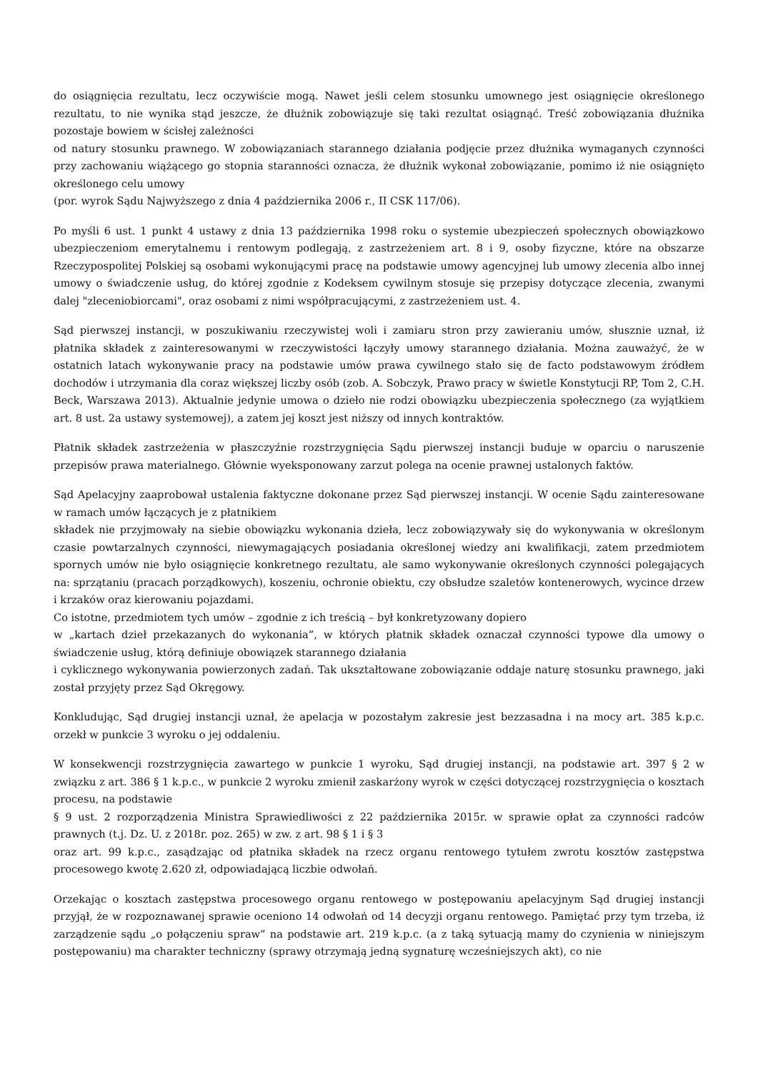do osiągnięcia rezultatu, lecz oczywiście mogą. Nawet jeśli celem stosunku umownego jest osiągnięcie określonego rezultatu, to nie wynika stąd jeszcze, że dłużnik zobowiązuje się taki rezultat osiągnąć. Treść zobowiązania dłużnika pozostaje bowiem w ścisłej zależności
od natury stosunku prawnego. W zobowiązaniach starannego działania podjęcie przez dłużnika wymaganych czynności przy zachowaniu wiążącego go stopnia staranności oznacza, że dłużnik wykonał zobowiązanie, pomimo iż nie osiągnięto określonego celu umowy
(por. wyrok Sądu Najwyższego z dnia 4 października 2006 r., II CSK 117/06).
Po myśli 6 ust. 1 punkt 4 ustawy z dnia 13 października 1998 roku o systemie ubezpieczeń społecznych obowiązkowo ubezpieczeniom emerytalnemu i rentowym podlegają, z zastrzeżeniem art. 8 i 9, osoby fizyczne, które na obszarze Rzeczypospolitej Polskiej są osobami wykonującymi pracę na podstawie umowy agencyjnej lub umowy zlecenia albo innej umowy o świadczenie usług, do której zgodnie z Kodeksem cywilnym stosuje się przepisy dotyczące zlecenia, zwanymi dalej "zleceniobiorcami", oraz osobami z nimi współpracującymi, z zastrzeżeniem ust. 4.
Sąd pierwszej instancji, w poszukiwaniu rzeczywistej woli i zamiaru stron przy zawieraniu umów, słusznie uznał, iż płatnika składek z zainteresowanymi w rzeczywistości łączyły umowy starannego działania. Można zauważyć, że w ostatnich latach wykonywanie pracy na podstawie umów prawa cywilnego stało się de facto podstawowym źródłem dochodów i utrzymania dla coraz większej liczby osób (zob. A. Sobczyk, Prawo pracy w świetle Konstytucji RP, Tom 2, C.H. Beck, Warszawa 2013). Aktualnie jedynie umowa o dzieło nie rodzi obowiązku ubezpieczenia społecznego (za wyjątkiem art. 8 ust. 2a ustawy systemowej), a zatem jej koszt jest niższy od innych kontraktów.
Płatnik składek zastrzeżenia w płaszczyźnie rozstrzygnięcia Sądu pierwszej instancji buduje w oparciu o naruszenie przepisów prawa materialnego. Głównie wyeksponowany zarzut polega na ocenie prawnej ustalonych faktów.
Sąd Apelacyjny zaaprobował ustalenia faktyczne dokonane przez Sąd pierwszej instancji. W ocenie Sądu zainteresowane w ramach umów łączących je z płatnikiem
składek nie przyjmowały na siebie obowiązku wykonania dzieła, lecz zobowiązywały się do wykonywania w określonym czasie powtarzalnych czynności, niewymagających posiadania określonej wiedzy ani kwalifikacji, zatem przedmiotem spornych umów nie było osiągnięcie konkretnego rezultatu, ale samo wykonywanie określonych czynności polegających na: sprzątaniu (pracach porządkowych), koszeniu, ochronie obiektu, czy obsłudze szaletów kontenerowych, wycince drzew i krzaków oraz kierowaniu pojazdami.
Co istotne, przedmiotem tych umów – zgodnie z ich treścią – był konkretyzowany dopiero
w „kartach dzieł przekazanych do wykonania”, w których płatnik składek oznaczał czynności typowe dla umowy o świadczenie usług, którą definiuje obowiązek starannego działania
i cyklicznego wykonywania powierzonych zadań. Tak ukształtowane zobowiązanie oddaje naturę stosunku prawnego, jaki został przyjęty przez Sąd Okręgowy.
Konkludując, Sąd drugiej instancji uznał, że apelacja w pozostałym zakresie jest bezzasadna i na mocy art. 385 k.p.c. orzekł w punkcie 3 wyroku o jej oddaleniu.
W konsekwencji rozstrzygnięcia zawartego w punkcie 1 wyroku, Sąd drugiej instancji, na podstawie art. 397 § 2 w związku z art. 386 § 1 k.p.c., w punkcie 2 wyroku zmienił zaskarżony wyrok w części dotyczącej rozstrzygnięcia o kosztach procesu, na podstawie
§ 9 ust. 2 rozporządzenia Ministra Sprawiedliwości z 22 października 2015r. w sprawie opłat za czynności radców prawnych (t.j. Dz. U. z 2018r. poz. 265) w zw. z art. 98 § 1 i § 3
oraz art. 99 k.p.c., zasądzając od płatnika składek na rzecz organu rentowego tytułem zwrotu kosztów zastępstwa procesowego kwotę 2.620 zł, odpowiadającą liczbie odwołań.
Orzekając o kosztach zastępstwa procesowego organu rentowego w postępowaniu apelacyjnym Sąd drugiej instancji przyjął, że w rozpoznawanej sprawie oceniono 14 odwołań od 14 decyzji organu rentowego. Pamiętać przy tym trzeba, iż zarządzenie sądu „o połączeniu spraw” na podstawie art. 219 k.p.c. (a z taką sytuacją mamy do czynienia w niniejszym postępowaniu) ma charakter techniczny (sprawy otrzymają jedną sygnaturę wcześniejszych akt), co nie